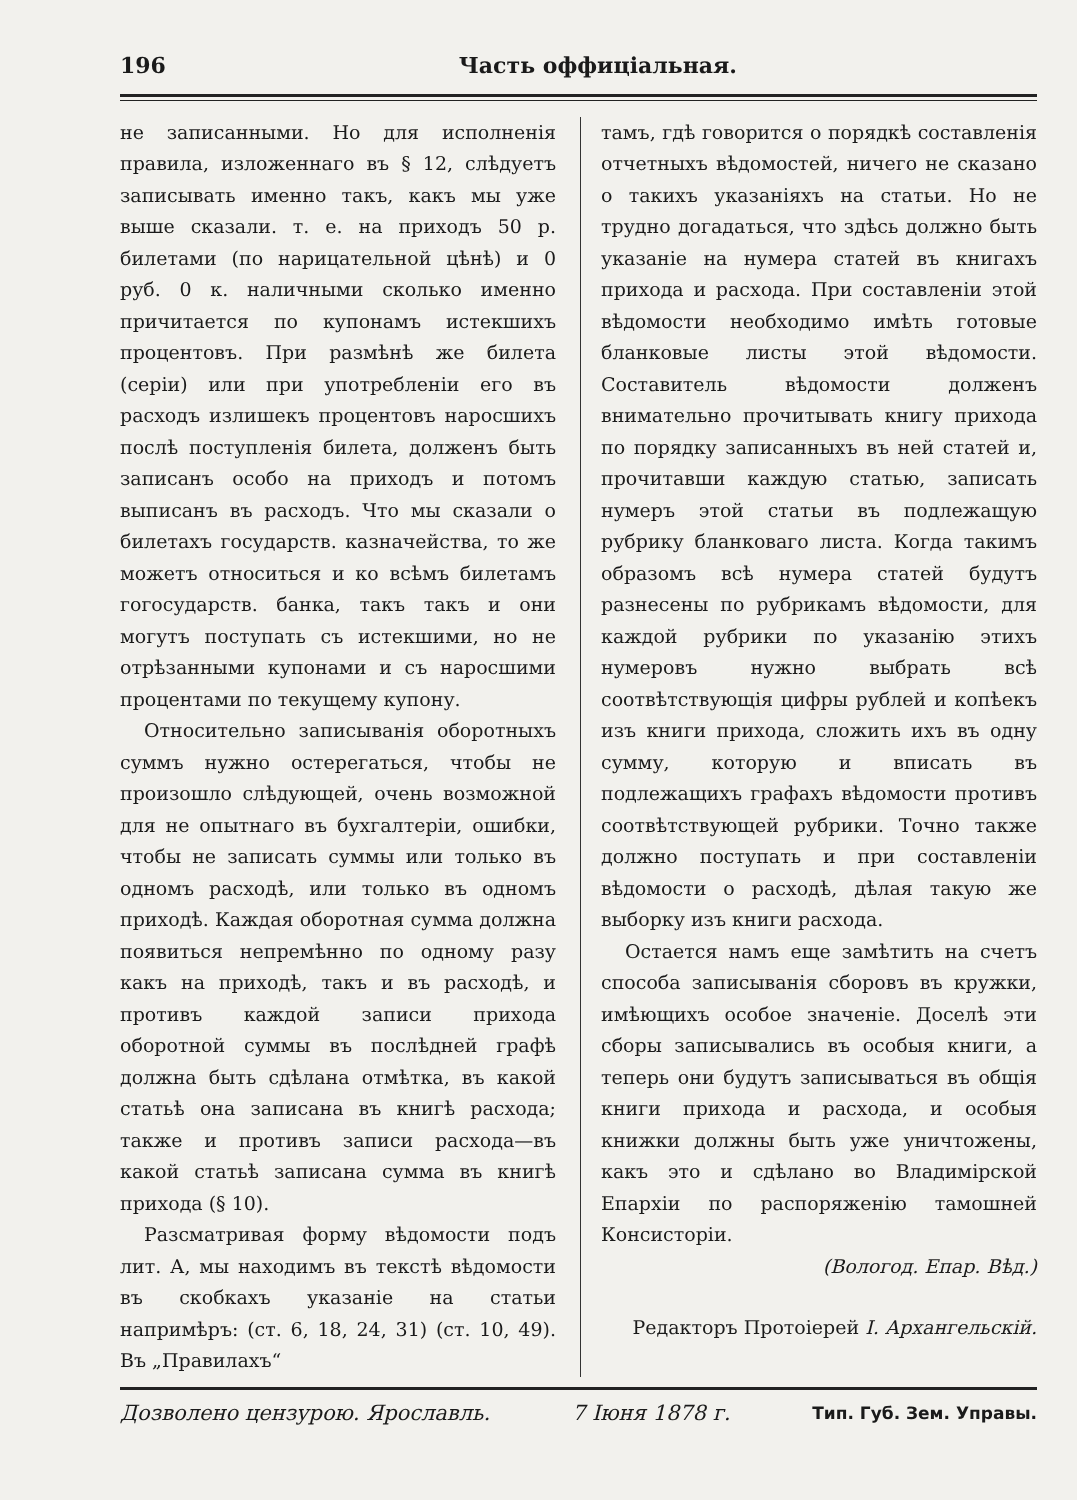196 Часть оффиціальная.
не записанными. Но для исполненія правила, изложеннаго въ § 12, слѣдуетъ записывать именно такъ, какъ мы уже выше сказали. т. е. на приходъ 50 р. билетами (по нарицательной цѣнѣ) и 0 руб. 0 к. наличными сколько именно причитается по купонамъ истекшихъ процентовъ. При размѣнѣ же билета (серіи) или при употребленіи его въ расходъ излишекъ процентовъ наросшихъ послѣ поступленія билета, долженъ быть записанъ особо на приходъ и потомъ выписанъ въ расходъ. Что мы сказали о билетахъ государств. казначейства, то же можетъ относиться и ко всѣмъ билетамъ гогосударств. банка, такъ такъ и они могутъ поступать съ истекшими, но не отрѣзанными купонами и съ наросшими процентами по текущему купону.
Относительно записыванія оборотныхъ суммъ нужно остерегаться, чтобы не произошло слѣдующей, очень возможной для не опытнаго въ бухгалтеріи, ошибки, чтобы не записать суммы или только въ одномъ расходѣ, или только въ одномъ приходѣ. Каждая оборотная сумма должна появиться непремѣнно по одному разу какъ на приходѣ, такъ и въ расходѣ, и противъ каждой записи прихода оборотной суммы въ послѣдней графѣ должна быть сдѣлана отмѣтка, въ какой статьѣ она записана въ книгѣ расхода; также и противъ записи расхода—въ какой статьѣ записана сумма въ книгѣ прихода (§ 10).
Разсматривая форму вѣдомости подъ лит. А, мы находимъ въ текстѣ вѣдомости въ скобкахъ указаніе на статьи напримѣръ: (ст. 6, 18, 24, 31) (ст. 10, 49). Въ „Правилахъ“
тамъ, гдѣ говорится о порядкѣ составленія отчетныхъ вѣдомостей, ничего не сказано о такихъ указаніяхъ на статьи. Но не трудно догадаться, что здѣсь должно быть указаніе на нумера статей въ книгахъ прихода и расхода. При составленіи этой вѣдомости необходимо имѣть готовые бланковые листы этой вѣдомости. Составитель вѣдомости долженъ внимательно прочитывать книгу прихода по порядку записанныхъ въ ней статей и, прочитавши каждую статью, записать нумеръ этой статьи въ подлежащую рубрику бланковаго листа. Когда такимъ образомъ всѣ нумера статей будутъ разнесены по рубрикамъ вѣдомости, для каждой рубрики по указанію этихъ нумеровъ нужно выбрать всѣ соотвѣтствующія цифры рублей и копѣекъ изъ книги прихода, сложить ихъ въ одну сумму, которую и вписать въ подлежащихъ графахъ вѣдомости противъ соотвѣтствующей рубрики. Точно также должно поступать и при составленіи вѣдомости о расходѣ, дѣлая такую же выборку изъ книги расхода.
Остается намъ еще замѣтить на счетъ способа записыванія сборовъ въ кружки, имѣющихъ особое значеніе. Доселѣ эти сборы записывались въ особыя книги, а теперь они будутъ записываться въ общія книги прихода и расхода, и особыя книжки должны быть уже уничтожены, какъ это и сдѣлано во Владимірской Епархіи по распоряженію тамошней Консисторіи.
(Вологод. Епар. Вѣд.)
Редакторъ Протоіерей I. Архангельскій.
Дозволено цензурою. Ярославль. 7 Іюня 1878 г. Тип. Губ. Зем. Управы.